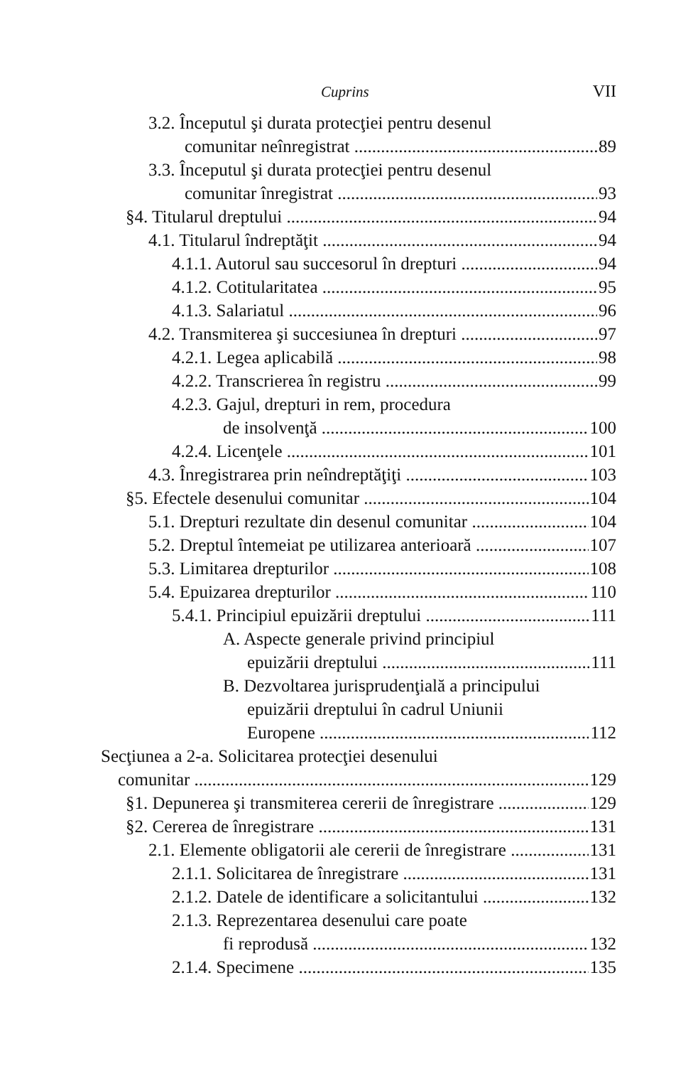Cuprins VII
3.2. Începutul şi durata protecţiei pentru desenul
comunitar neînregistrat 89
3.3. Începutul şi durata protecţiei pentru desenul
comunitar înregistrat 93
§4. Titularul dreptului 94
4.1. Titularul îndreptăţit 94
4.1.1. Autorul sau succesorul în drepturi 94
4.1.2. Cotitularitatea 95
4.1.3. Salariatul 96
4.2. Transmiterea şi succesiunea în drepturi 97
4.2.1. Legea aplicabilă 98
4.2.2. Transcrierea în registru 99
4.2.3. Gajul, drepturi in rem, procedura
de insolvenţă 100
4.2.4. Licenţele 101
4.3. Înregistrarea prin neîndreptăţiţi 103
§5. Efectele desenului comunitar 104
5.1. Drepturi rezultate din desenul comunitar 104
5.2. Dreptul întemeiat pe utilizarea anterioară 107
5.3. Limitarea drepturilor 108
5.4. Epuizarea drepturilor 110
5.4.1. Principiul epuizării dreptului 111
A. Aspecte generale privind principiul
epuizării dreptului 111
B. Dezvoltarea jurisprudenţială a principului
epuizării dreptului în cadrul Uniunii
Europene 112
Secţiunea a 2-a. Solicitarea protecţiei desenului
comunitar 129
§1. Depunerea şi transmiterea cererii de înregistrare 129
§2. Cererea de înregistrare 131
2.1. Elemente obligatorii ale cererii de înregistrare 131
2.1.1. Solicitarea de înregistrare 131
2.1.2. Datele de identificare a solicitantului 132
2.1.3. Reprezentarea desenului care poate
fi reprodusă 132
2.1.4. Specimene 135